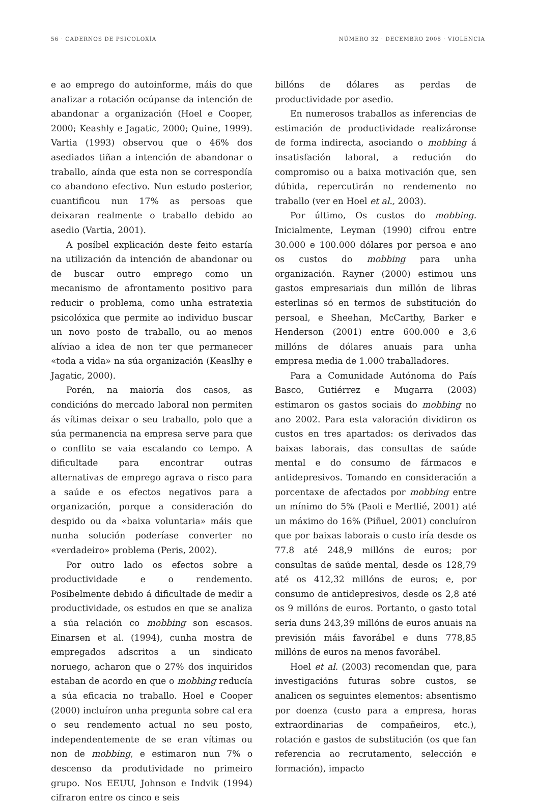56 · CADERNOS DE PSICOLOXÍA NÚMERO 32 · DECEMBRO 2008 · VIOLENCIA
e ao emprego do autoinforme, máis do que analizar a rotación ocúpanse da intención de abandonar a organización (Hoel e Cooper, 2000; Keashly e Jagatic, 2000; Quine, 1999). Vartia (1993) observou que o 46% dos asediados tiñan a intención de abandonar o traballo, aínda que esta non se correspondía co abandono efectivo. Nun estudo posterior, cuantificou nun 17% as persoas que deixaran realmente o traballo debido ao asedio (Vartia, 2001).
A posíbel explicación deste feito estaría na utilización da intención de abandonar ou de buscar outro emprego como un mecanismo de afrontamento positivo para reducir o problema, como unha estratexia psicolóxica que permite ao individuo buscar un novo posto de traballo, ou ao menos alíviao a idea de non ter que permanecer «toda a vida» na súa organización (Keaslhy e Jagatic, 2000).
Porén, na maioría dos casos, as condicións do mercado laboral non permiten ás vítimas deixar o seu traballo, polo que a súa permanencia na empresa serve para que o conflito se vaia escalando co tempo. A dificultade para encontrar outras alternativas de emprego agrava o risco para a saúde e os efectos negativos para a organización, porque a consideración do despido ou da «baixa voluntaria» máis que nunha solución poderíase converter no «verdadeiro» problema (Peris, 2002).
Por outro lado os efectos sobre a productividade e o rendemento. Posibelmente debido á dificultade de medir a productividade, os estudos en que se analiza a súa relación co mobbing son escasos. Einarsen et al. (1994), cunha mostra de empregados adscritos a un sindicato noruego, acharon que o 27% dos inquiridos estaban de acordo en que o mobbing reducía a súa eficacia no traballo. Hoel e Cooper (2000) incluíron unha pregunta sobre cal era o seu rendemento actual no seu posto, independentemente de se eran vítimas ou non de mobbing, e estimaron nun 7% o descenso da produtividade no primeiro grupo. Nos EEUU, Johnson e Indvik (1994) cifraron entre os cinco e seis
billóns de dólares as perdas de productividade por asedio.
En numerosos traballos as inferencias de estimación de productividade realizáronse de forma indirecta, asociando o mobbing á insatisfación laboral, a redución do compromiso ou a baixa motivación que, sen dúbida, repercutirán no rendemento no traballo (ver en Hoel et al., 2003).
Por último, Os custos do mobbing. Inicialmente, Leyman (1990) cifrou entre 30.000 e 100.000 dólares por persoa e ano os custos do mobbing para unha organización. Rayner (2000) estimou uns gastos empresariais dun millón de libras esterlinas só en termos de substitución do persoal, e Sheehan, McCarthy, Barker e Henderson (2001) entre 600.000 e 3,6 millóns de dólares anuais para unha empresa media de 1.000 traballadores.
Para a Comunidade Autónoma do País Basco, Gutiérrez e Mugarra (2003) estimaron os gastos sociais do mobbing no ano 2002. Para esta valoración dividiron os custos en tres apartados: os derivados das baixas laborais, das consultas de saúde mental e do consumo de fármacos e antidepresivos. Tomando en consideración a porcentaxe de afectados por mobbing entre un mínimo do 5% (Paoli e Merllié, 2001) até un máximo do 16% (Piñuel, 2001) concluíron que por baixas laborais o custo iría desde os 77.8 até 248,9 millóns de euros; por consultas de saúde mental, desde os 128,79 até os 412,32 millóns de euros; e, por consumo de antidepresivos, desde os 2,8 até os 9 millóns de euros. Portanto, o gasto total sería duns 243,39 millóns de euros anuais na previsión máis favorábel e duns 778,85 millóns de euros na menos favorábel.
Hoel et al. (2003) recomendan que, para investigacións futuras sobre custos, se analicen os seguintes elementos: absentismo por doenza (custo para a empresa, horas extraordinarias de compañeiros, etc.), rotación e gastos de substitución (os que fan referencia ao recrutamento, selección e formación), impacto